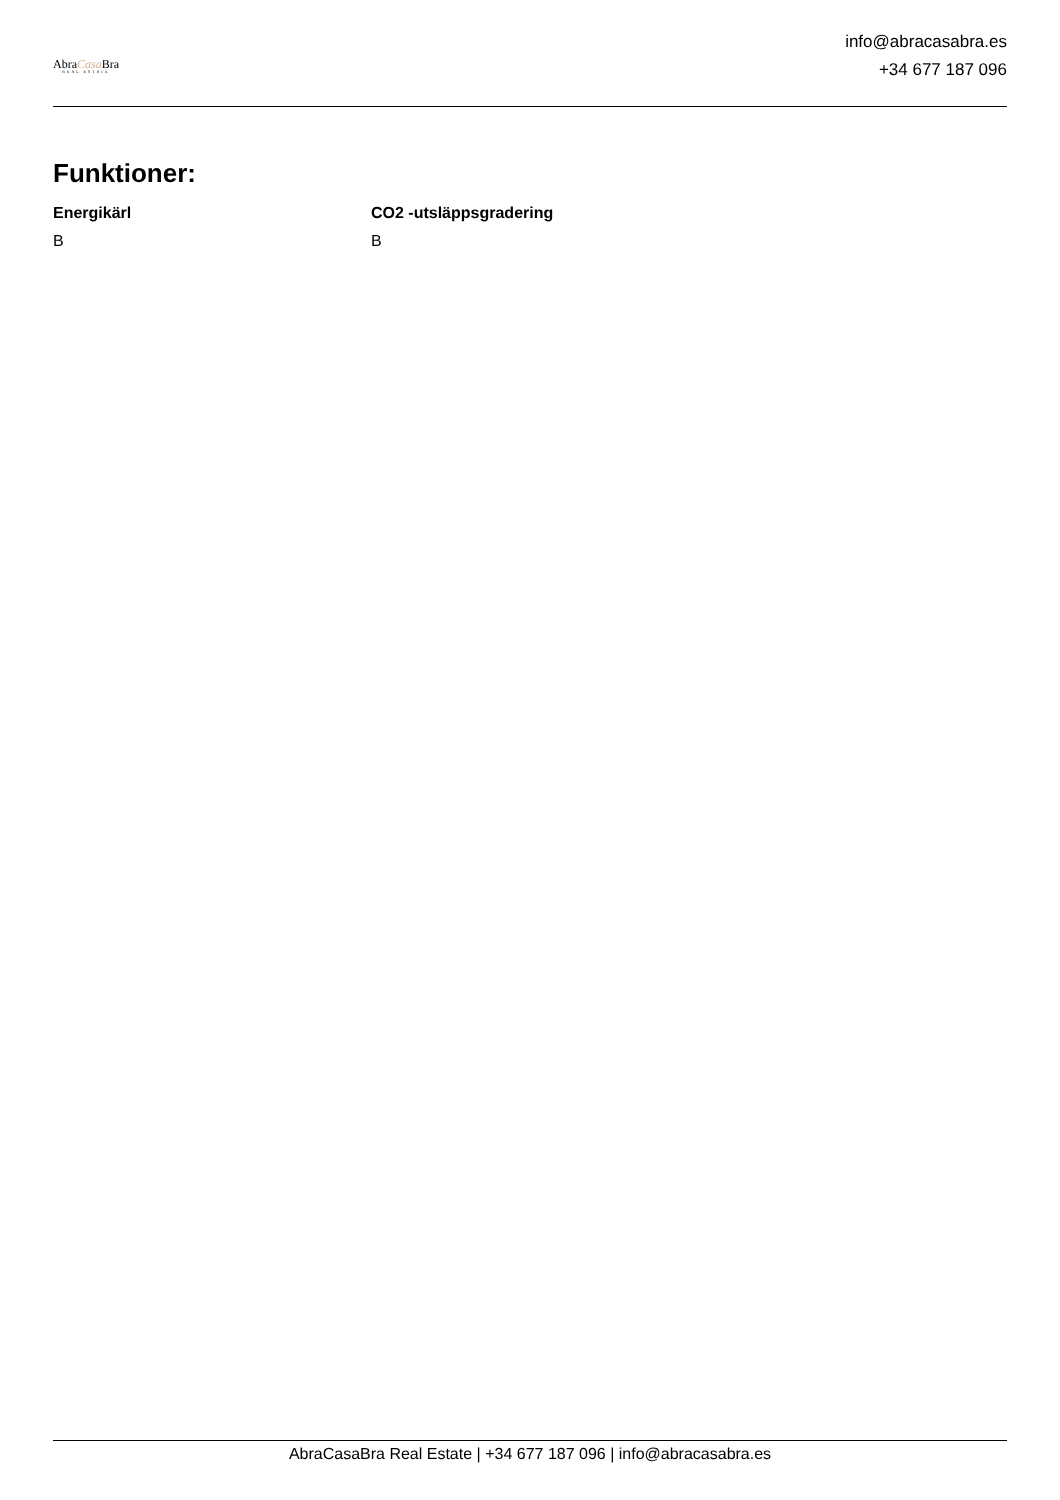AbraCasa Bra
REAL ESTATE
info@abracasabra.es
+34 677 187 096
Funktioner:
Energikärl
B
CO2 -utsläppsgradering
B
AbraCasaBra Real Estate | +34 677 187 096 | info@abracasabra.es